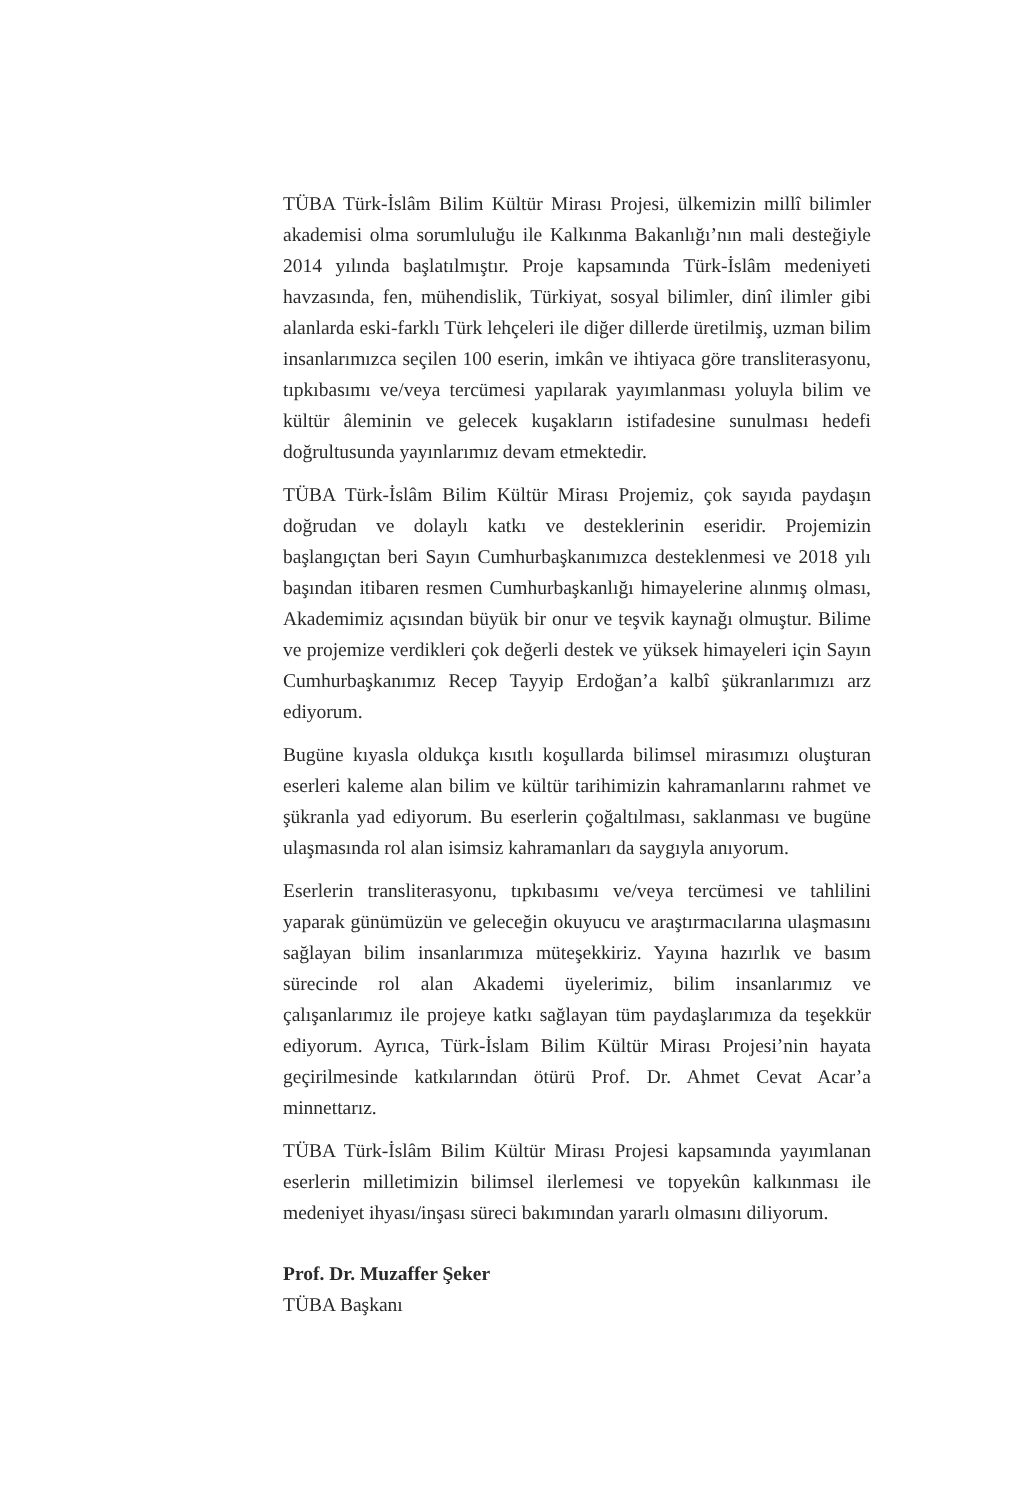TÜBA Türk-İslâm Bilim Kültür Mirası Projesi, ülkemizin millî bilimler akademisi olma sorumluluğu ile Kalkınma Bakanlığı’nın mali desteğiyle 2014 yılında başlatılmıştır. Proje kapsamında Türk-İslâm medeniyeti havzasında, fen, mühendislik, Türkiyat, sosyal bilimler, dinî ilimler gibi alanlarda eski-farklı Türk lehçeleri ile diğer dillerde üretilmiş, uzman bilim insanlarımızca seçilen 100 eserin, imkân ve ihtiyaca göre transliterasyonu, tıpkıbasımı ve/veya tercümesi yapılarak yayımlanması yoluyla bilim ve kültür âleminin ve gelecek kuşakların istifadesine sunulması hedefi doğrultusunda yayınlarımız devam etmektedir.
TÜBA Türk-İslâm Bilim Kültür Mirası Projemiz, çok sayıda paydaşın doğrudan ve dolaylı katkı ve desteklerinin eseridir. Projemizin başlangıçtan beri Sayın Cumhurbaşkanımızca desteklenmesi ve 2018 yılı başından itibaren resmen Cumhurbaşkanlığı himayelerine alınmış olması, Akademimiz açısından büyük bir onur ve teşvik kaynağı olmuştur. Bilime ve projemize verdikleri çok değerli destek ve yüksek himayeleri için Sayın Cumhurbaşkanımız Recep Tayyip Erdoğan’a kalbî şükranlarımızı arz ediyorum.
Bugüne kıyasla oldukça kısıtlı koşullarda bilimsel mirasımızı oluşturan eserleri kaleme alan bilim ve kültür tarihimizin kahramanlarını rahmet ve şükranla yad ediyorum. Bu eserlerin çoğaltılması, saklanması ve bugüne ulaşmasında rol alan isimsiz kahramanları da saygıyla anıyorum.
Eserlerin transliterasyonu, tıpkıbasımı ve/veya tercümesi ve tahlilini yaparak günümüzün ve geleceğin okuyucu ve araştırmacılarına ulaşmasını sağlayan bilim insanlarımıza müteşekkiriz. Yayına hazırlık ve basım sürecinde rol alan Akademi üyelerimiz, bilim insanlarımız ve çalışanlarımız ile projeye katkı sağlayan tüm paydaşlarımıza da teşekkür ediyorum. Ayrıca, Türk-İslam Bilim Kültür Mirası Projesi’nin hayata geçirilmesinde katkılarından ötürü Prof. Dr. Ahmet Cevat Acar’a minnettarız.
TÜBA Türk-İslâm Bilim Kültür Mirası Projesi kapsamında yayımlanan eserlerin milletimizin bilimsel ilerlemesi ve topyekûn kalkınması ile medeniyet ihyası/inşası süreci bakımından yararlı olmasını diliyorum.
Prof. Dr. Muzaffer Şeker
TÜBA Başkanı